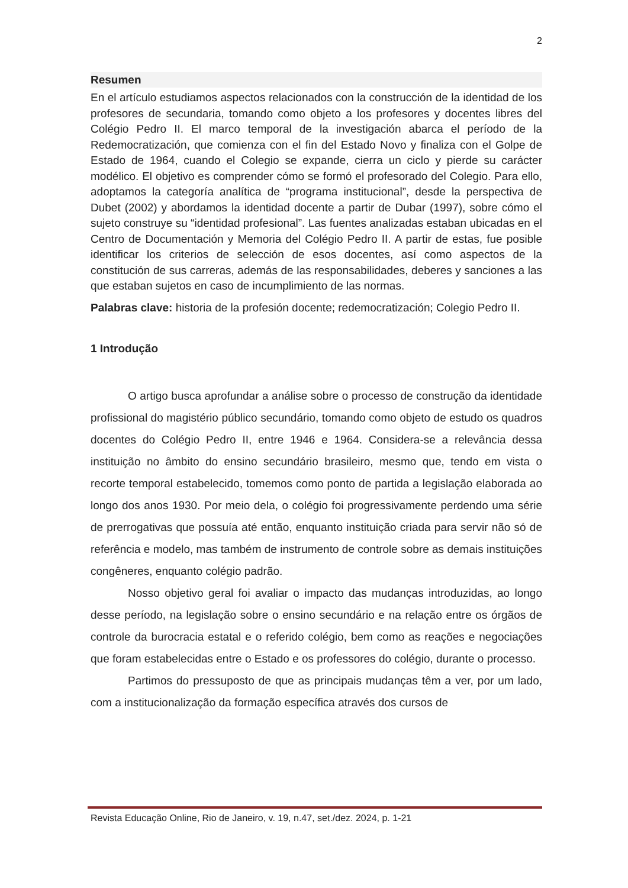2
Resumen
En el artículo estudiamos aspectos relacionados con la construcción de la identidad de los profesores de secundaria, tomando como objeto a los profesores y docentes libres del Colégio Pedro II. El marco temporal de la investigación abarca el período de la Redemocratización, que comienza con el fin del Estado Novo y finaliza con el Golpe de Estado de 1964, cuando el Colegio se expande, cierra un ciclo y pierde su carácter modélico. El objetivo es comprender cómo se formó el profesorado del Colegio. Para ello, adoptamos la categoría analítica de “programa institucional”, desde la perspectiva de Dubet (2002) y abordamos la identidad docente a partir de Dubar (1997), sobre cómo el sujeto construye su “identidad profesional”. Las fuentes analizadas estaban ubicadas en el Centro de Documentación y Memoria del Colégio Pedro II. A partir de estas, fue posible identificar los criterios de selección de esos docentes, así como aspectos de la constitución de sus carreras, además de las responsabilidades, deberes y sanciones a las que estaban sujetos en caso de incumplimiento de las normas.
Palabras clave: historia de la profesión docente; redemocratización; Colegio Pedro II.
1 Introdução
O artigo busca aprofundar a análise sobre o processo de construção da identidade profissional do magistério público secundário, tomando como objeto de estudo os quadros docentes do Colégio Pedro II, entre 1946 e 1964. Considera-se a relevância dessa instituição no âmbito do ensino secundário brasileiro, mesmo que, tendo em vista o recorte temporal estabelecido, tomemos como ponto de partida a legislação elaborada ao longo dos anos 1930. Por meio dela, o colégio foi progressivamente perdendo uma série de prerrogativas que possuía até então, enquanto instituição criada para servir não só de referência e modelo, mas também de instrumento de controle sobre as demais instituições congêneres, enquanto colégio padrão.
Nosso objetivo geral foi avaliar o impacto das mudanças introduzidas, ao longo desse período, na legislação sobre o ensino secundário e na relação entre os órgãos de controle da burocracia estatal e o referido colégio, bem como as reações e negociações que foram estabelecidas entre o Estado e os professores do colégio, durante o processo.
Partimos do pressuposto de que as principais mudanças têm a ver, por um lado, com a institucionalização da formação específica através dos cursos de
Revista Educação Online, Rio de Janeiro, v. 19, n.47, set./dez. 2024, p. 1-21